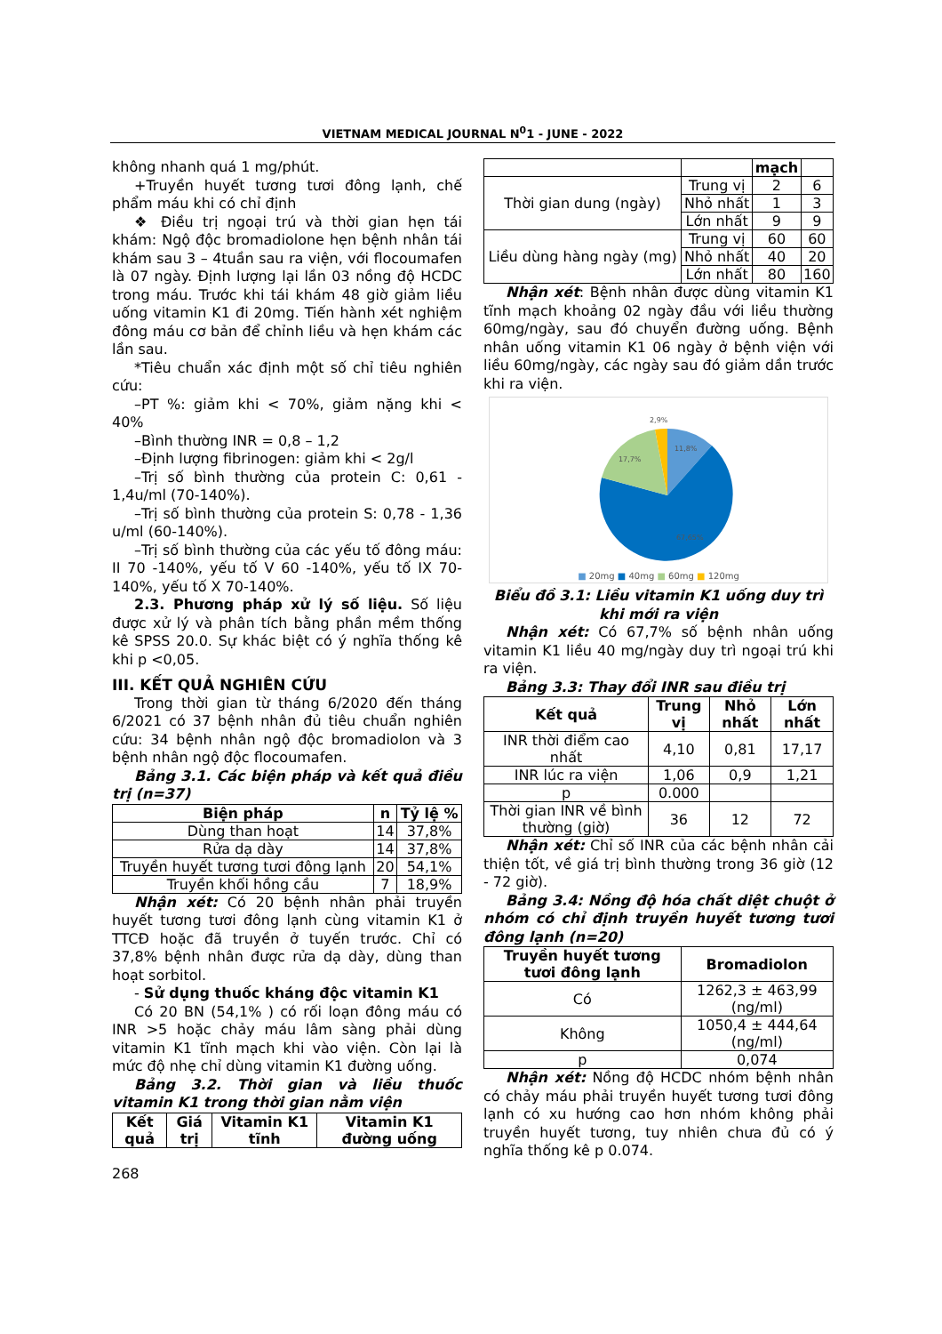VIETNAM MEDICAL JOURNAL N<sup>0</sup>1 - JUNE - 2022
không nhanh quá 1 mg/phút.
+Truyền huyết tương tươi đông lạnh, chế phẩm máu khi có chỉ định
❖ Điều trị ngoại trú và thời gian hẹn tái khám: Ngộ độc bromadiolone hẹn bệnh nhân tái khám sau 3 – 4tuần sau ra viện, với flocoumafen là 07 ngày. Định lượng lại lần 03 nồng độ HCDC trong máu. Trước khi tái khám 48 giờ giảm liều uống vitamin K1 đi 20mg. Tiến hành xét nghiệm đông máu cơ bản để chỉnh liều và hẹn khám các lần sau.
*Tiêu chuẩn xác định một số chỉ tiêu nghiên cứu:
–PT %: giảm khi < 70%, giảm nặng khi < 40%
–Bình thường INR = 0,8 – 1,2
–Định lượng fibrinogen: giảm khi < 2g/l
–Trị số bình thường của protein C: 0,61 - 1,4u/ml (70-140%).
–Trị số bình thường của protein S: 0,78 - 1,36 u/ml (60-140%).
–Trị số bình thường của các yếu tố đông máu: II 70 -140%, yếu tố V 60 -140%, yếu tố IX 70-140%, yếu tố X 70-140%.
2.3. Phương pháp xử lý số liệu. Số liệu được xử lý và phân tích bằng phần mềm thống kê SPSS 20.0. Sự khác biệt có ý nghĩa thống kê khi p <0,05.
III. KẾT QUẢ NGHIÊN CỨU
Trong thời gian từ tháng 6/2020 đến tháng 6/2021 có 37 bệnh nhân đủ tiêu chuẩn nghiên cứu: 34 bệnh nhân ngộ độc bromadiolon và 3 bệnh nhân ngộ độc flocoumafen.
Bảng 3.1. Các biện pháp và kết quả điều trị (n=37)
| Biện pháp | n | Tỷ lệ % |
| --- | --- | --- |
| Dùng than hoạt | 14 | 37,8% |
| Rửa dạ dày | 14 | 37,8% |
| Truyền huyết tương tươi đông lạnh | 20 | 54,1% |
| Truyền khối hồng cầu | 7 | 18,9% |
Nhận xét: Có 20 bệnh nhân phải truyền huyết tương tươi đông lạnh cùng vitamin K1 ở TTCĐ hoặc đã truyền ở tuyến trước. Chỉ có 37,8% bệnh nhân được rửa dạ dày, dùng than hoạt sorbitol.
- Sử dụng thuốc kháng độc vitamin K1
Có 20 BN (54,1% ) có rối loạn đông máu có INR >5 hoặc chảy máu lâm sàng phải dùng vitamin K1 tĩnh mạch khi vào viện. Còn lại là mức độ nhẹ chỉ dùng vitamin K1 đường uống.
Bảng 3.2. Thời gian và liều thuốc vitamin K1 trong thời gian nằm viện
| Kết quả | Giá trị | Vitamin K1 tĩnh | Vitamin K1 đường uống |
| --- | --- | --- | --- |
| | | mạch | |
| Thời gian dung (ngày) | Trung vị | 2 | 6 |
| | Nhỏ nhất | 1 | 3 |
| | Lớn nhất | 9 | 9 |
| Liều dùng hàng ngày (mg) | Trung vị | 60 | 60 |
| | Nhỏ nhất | 40 | 20 |
| | Lớn nhất | 80 | 160 |
Nhận xét: Bệnh nhân được dùng vitamin K1 tĩnh mạch khoảng 02 ngày đầu với liều thường 60mg/ngày, sau đó chuyển đường uống. Bệnh nhân uống vitamin K1 06 ngày ở bệnh viện với liều 60mg/ngày, các ngày sau đó giảm dần trước khi ra viện.
2,9%
11,8%
17,7%
67,65%
■ 20mg ■ 40mg ■ 60mg ■ 120mg
Biểu đồ 3.1: Liều vitamin K1 uống duy trì khi mới ra viện
Nhận xét: Có 67,7% số bệnh nhân uống vitamin K1 liều 40 mg/ngày duy trì ngoại trú khi ra viện.
Bảng 3.3: Thay đổi INR sau điều trị
| Kết quả | Trung vị | Nhỏ nhất | Lớn nhất |
| --- | --- | --- | --- |
| INR thời điểm cao nhất | 4,10 | 0,81 | 17,17 |
| INR lúc ra viện | 1,06 | 0,9 | 1,21 |
| p | 0.000 | | |
| Thời gian INR về bình thường (giờ) | 36 | 12 | 72 |
Nhận xét: Chỉ số INR của các bệnh nhân cải thiện tốt, về giá trị bình thường trong 36 giờ (12 - 72 giờ).
Bảng 3.4: Nồng độ hóa chất diệt chuột ở nhóm có chỉ định truyền huyết tương tươi đông lạnh (n=20)
| Truyền huyết tương tươi đông lạnh | Bromadiolon |
| --- | --- |
| Có | 1262,3 ± 463,99 (ng/ml) |
| Không | 1050,4 ± 444,64 (ng/ml) |
| p | 0,074 |
Nhận xét: Nồng độ HCDC nhóm bệnh nhân có chảy máu phải truyền huyết tương tươi đông lạnh có xu hướng cao hơn nhóm không phải truyền huyết tương, tuy nhiên chưa đủ có ý nghĩa thống kê p 0.074.
268